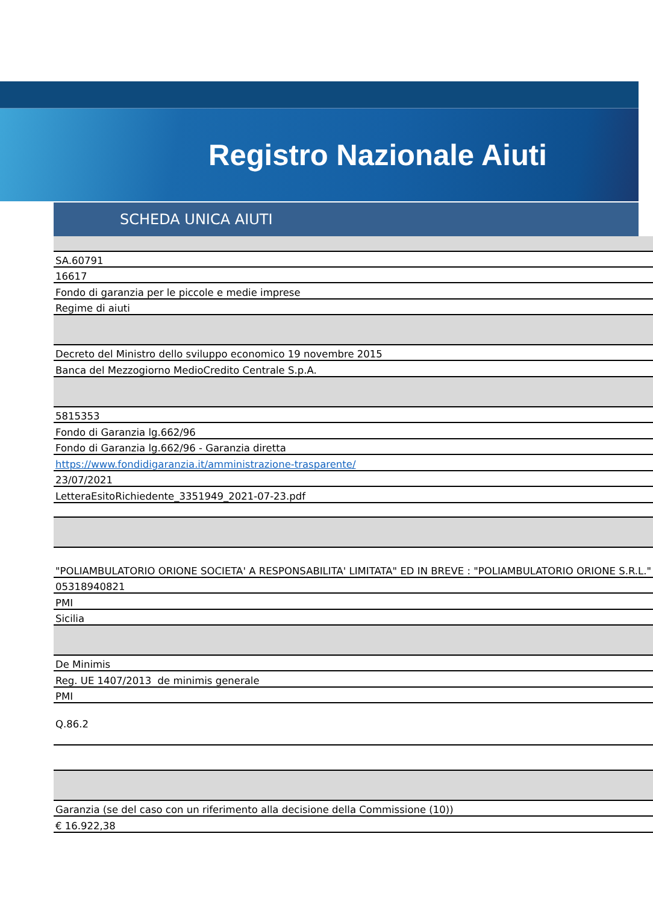Registro Nazionale Aiuti
SCHEDA UNICA AIUTI
| SA.60791 |
| 16617 |
| Fondo di garanzia per le piccole e medie imprese |
| Regime di aiuti |
| Decreto del Ministro dello sviluppo economico 19 novembre 2015 |
| Banca del Mezzogiorno MedioCredito Centrale S.p.A. |
| 5815353 |
| Fondo di Garanzia lg.662/96 |
| Fondo di Garanzia lg.662/96 - Garanzia diretta |
| https://www.fondidigaranzia.it/amministrazione-trasparente/ |
| 23/07/2021 |
| LetteraEsitoRichiedente_3351949_2021-07-23.pdf |
| "POLIAMBULATORIO ORIONE SOCIETA' A RESPONSABILITA' LIMITATA" ED IN BREVE : "POLIAMBULATORIO ORIONE S.R.L." |
| 05318940821 |
| PMI |
| Sicilia |
| De Minimis |
| Reg. UE 1407/2013 de minimis generale |
| PMI |
| Q.86.2 |
| Garanzia (se del caso con un riferimento alla decisione della Commissione (10)) |
| € 16.922,38 |